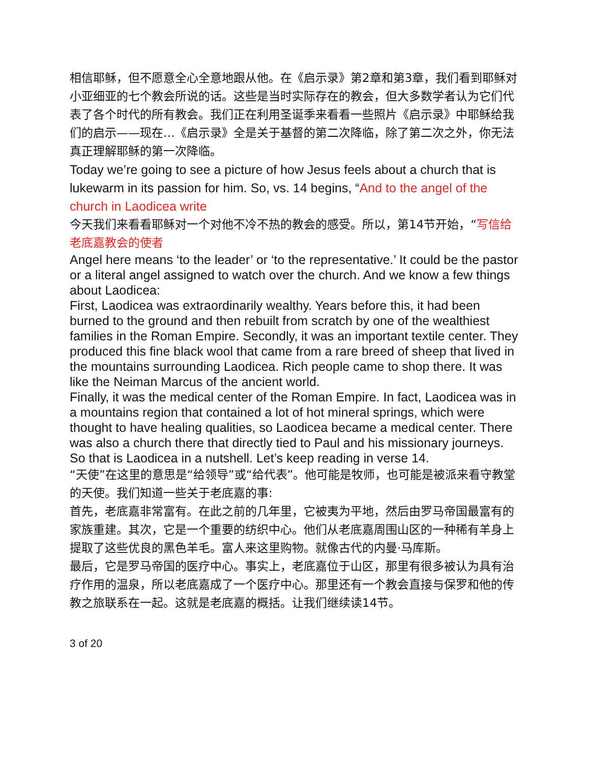相信耶稣，但不愿意全心全意地跟从他。在《启示录》第2章和第3章，我们看到耶稣对小亚细亚的七个教会所说的话。这些是当时实际存在的教会，但大多数学者认为它们代表了各个时代的所有教会。我们正在利用圣诞季来看看一些照片《启示录》中耶稣给我们的启示——现在…《启示录》全是关于基督的第二次降临，除了第二次之外，你无法真正理解耶稣的第一次降临。
Today we’re going to see a picture of how Jesus feels about a church that is lukewarm in its passion for him. So, vs. 14 begins, “And to the angel of the church in Laodicea write
今天我们来看看耶稣对一个对他不冷不热的教会的感受。所以，第14节开始，“写信给老底嘉教会的使者
Angel here means ‘to the leader’ or ‘to the representative.’ It could be the pastor or a literal angel assigned to watch over the church. And we know a few things about Laodicea:
First, Laodicea was extraordinarily wealthy. Years before this, it had been burned to the ground and then rebuilt from scratch by one of the wealthiest families in the Roman Empire. Secondly, it was an important textile center. They produced this fine black wool that came from a rare breed of sheep that lived in the mountains surrounding Laodicea. Rich people came to shop there. It was like the Neiman Marcus of the ancient world.
Finally, it was the medical center of the Roman Empire. In fact, Laodicea was in a mountains region that contained a lot of hot mineral springs, which were thought to have healing qualities, so Laodicea became a medical center. There was also a church there that directly tied to Paul and his missionary journeys. So that is Laodicea in a nutshell. Let’s keep reading in verse 14.
“天使”在这里的意思是“给领导”或“给代表”。他可能是牧师，也可能是被派来看守教堂的天使。我们知道一些关于老底嘉的事:
首先，老底嘉非常富有。在此之前的几年里，它被夷为平地，然后由罗马帝国最富有的家族重建。其次，它是一个重要的纺织中心。他们从老底嘉周围山区的一种稀有羊身上提取了这些优良的黑色羊毛。富人来这里购物。就像古代的内曼·马库斯。
最后，它是罗马帝国的医疗中心。事实上，老底嘉位于山区，那里有很多被认为具有治疗作用的温泉，所以老底嘉成了一个医疗中心。那里还有一个教会直接与保罗和他的传教之旅联系在一起。这就是老底嘉的概括。让我们继续读14节。
3 of 20